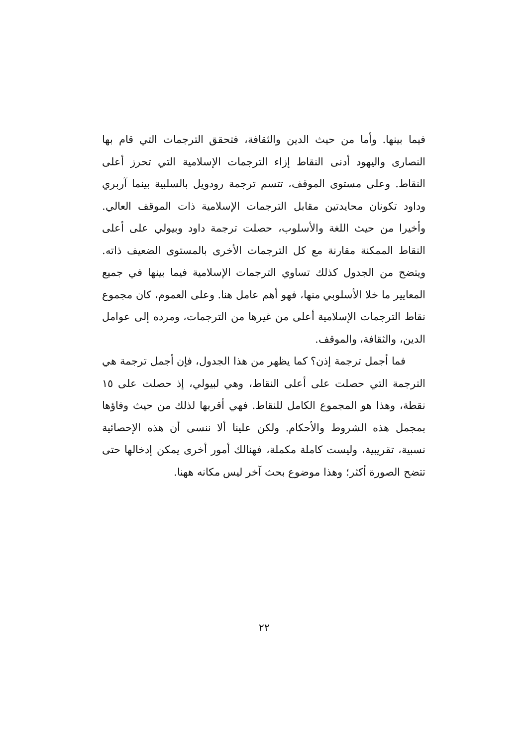فيما بينها. وأما من حيث الدين والثقافة، فتحقق الترجمات التي قام بها النصارى واليهود أدنى النقاط إزاء الترجمات الإسلامية التي تحرز أعلى النقاط. وعلى مستوى الموقف، تتسم ترجمة رودويل بالسلبية بينما آربري وداود تكونان محايدتين مقابل الترجمات الإسلامية ذات الموقف العالي. وأخيرا من حيث اللغة والأسلوب، حصلت ترجمة داود وبيولي على أعلى النقاط الممكنة مقارنة مع كل الترجمات الأخرى بالمستوى الضعيف ذاته. ويتضح من الجدول كذلك تساوي الترجمات الإسلامية فيما بينها في جميع المعايير ما خلا الأسلوبي منها، فهو أهم عامل هنا. وعلى العموم، كان مجموع نقاط الترجمات الإسلامية أعلى من غيرها من الترجمات، ومرده إلى عوامل الدين، والثقافة، والموقف.
فما أجمل ترجمة إذن؟ كما يظهر من هذا الجدول، فإن أجمل ترجمة هي الترجمة التي حصلت على أعلى النقاط، وهي لبيولي، إذ حصلت على ١٥ نقطة، وهذا هو المجموع الكامل للنقاط. فهي أقربها لذلك من حيث وفاؤها بمجمل هذه الشروط والأحكام. ولكن علينا ألا ننسى أن هذه الإحصائية نسبية، تقريبية، وليست كاملة مكملة، فهنالك أمور أخرى يمكن إدخالها حتى تتضح الصورة أكثر؛ وهذا موضوع بحث آخر ليس مكانه ههنا.
٢٢